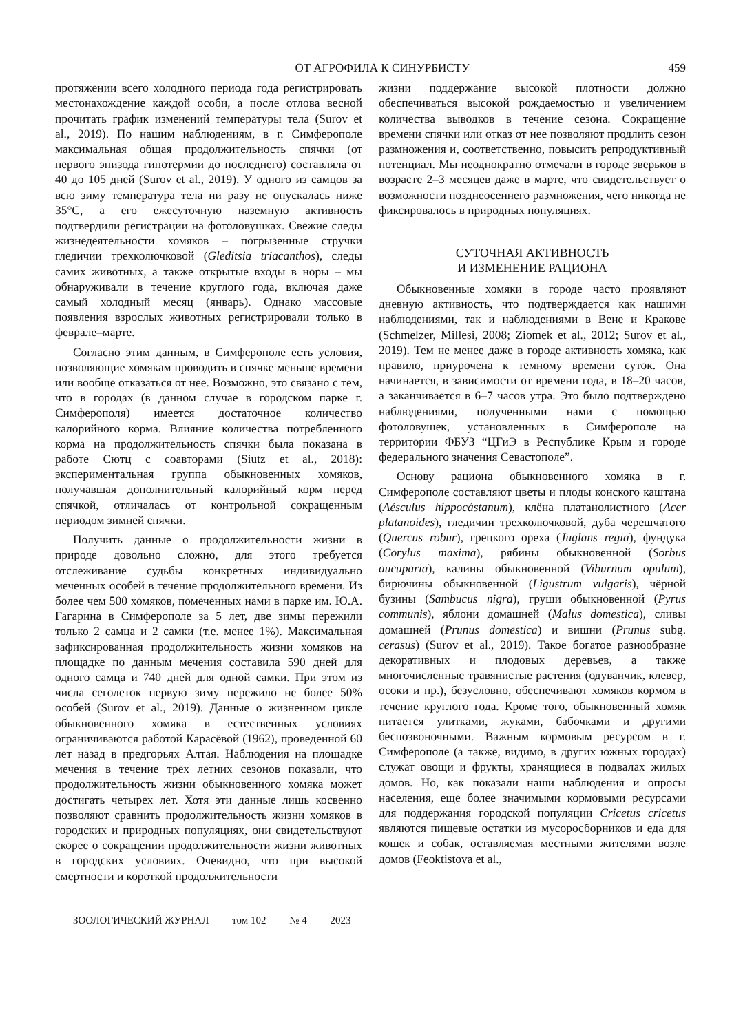ОТ АГРОФИЛА К СИНУРБИСТУ 459
протяжении всего холодного периода года регистрировать местонахождение каждой особи, а после отлова весной прочитать график изменений температуры тела (Surov et al., 2019). По нашим наблюдениям, в г. Симферополе максимальная общая продолжительность спячки (от первого эпизода гипотермии до последнего) составляла от 40 до 105 дней (Surov et al., 2019). У одного из самцов за всю зиму температура тела ни разу не опускалась ниже 35°C, а его ежесуточную наземную активность подтвердили регистрации на фотоловушках. Свежие следы жизнедеятельности хомяков – погрызенные стручки гледичии трехколючковой (Gleditsia triacanthos), следы самих животных, а также открытые входы в норы – мы обнаруживали в течение круглого года, включая даже самый холодный месяц (январь). Однако массовые появления взрослых животных регистрировали только в феврале–марте.
Согласно этим данным, в Симферополе есть условия, позволяющие хомякам проводить в спячке меньше времени или вообще отказаться от нее. Возможно, это связано с тем, что в городах (в данном случае в городском парке г. Симферополя) имеется достаточное количество калорийного корма. Влияние количества потребленного корма на продолжительность спячки была показана в работе Сютц с соавторами (Siutz et al., 2018): экспериментальная группа обыкновенных хомяков, получавшая дополнительный калорийный корм перед спячкой, отличалась от контрольной сокращенным периодом зимней спячки.
Получить данные о продолжительности жизни в природе довольно сложно, для этого требуется отслеживание судьбы конкретных индивидуально меченных особей в течение продолжительного времени. Из более чем 500 хомяков, помеченных нами в парке им. Ю.А. Гагарина в Симферополе за 5 лет, две зимы пережили только 2 самца и 2 самки (т.е. менее 1%). Максимальная зафиксированная продолжительность жизни хомяков на площадке по данным мечения составила 590 дней для одного самца и 740 дней для одной самки. При этом из числа сеголеток первую зиму пережило не более 50% особей (Surov et al., 2019). Данные о жизненном цикле обыкновенного хомяка в естественных условиях ограничиваются работой Карасёвой (1962), проведенной 60 лет назад в предгорьях Алтая. Наблюдения на площадке мечения в течение трех летних сезонов показали, что продолжительность жизни обыкновенного хомяка может достигать четырех лет. Хотя эти данные лишь косвенно позволяют сравнить продолжительность жизни хомяков в городских и природных популяциях, они свидетельствуют скорее о сокращении продолжительности жизни животных в городских условиях. Очевидно, что при высокой смертности и короткой продолжительности
жизни поддержание высокой плотности должно обеспечиваться высокой рождаемостью и увеличением количества выводков в течение сезона. Сокращение времени спячки или отказ от нее позволяют продлить сезон размножения и, соответственно, повысить репродуктивный потенциал. Мы неоднократно отмечали в городе зверьков в возрасте 2–3 месяцев даже в марте, что свидетельствует о возможности позднеосеннего размножения, чего никогда не фиксировалось в природных популяциях.
СУТОЧНАЯ АКТИВНОСТЬ
И ИЗМЕНЕНИЕ РАЦИОНА
Обыкновенные хомяки в городе часто проявляют дневную активность, что подтверждается как нашими наблюдениями, так и наблюдениями в Вене и Кракове (Schmelzer, Millesi, 2008; Ziomek et al., 2012; Surov et al., 2019). Тем не менее даже в городе активность хомяка, как правило, приурочена к темному времени суток. Она начинается, в зависимости от времени года, в 18–20 часов, а заканчивается в 6–7 часов утра. Это было подтверждено наблюдениями, полученными нами с помощью фотоловушек, установленных в Симферополе на территории ФБУЗ “ЦГиЭ в Республике Крым и городе федерального значения Севастополе”.
Основу рациона обыкновенного хомяка в г. Симферополе составляют цветы и плоды конского каштана (Aésculus hippocástanum), клёна платанолистного (Acer platanoides), гледичии трехколючковой, дуба черешчатого (Quercus robur), грецкого ореха (Juglans regia), фундука (Corylus maxima), рябины обыкновенной (Sorbus aucuparia), калины обыкновенной (Viburnum opulum), бирючины обыкновенной (Ligustrum vulgaris), чёрной бузины (Sambucus nigra), груши обыкновенной (Pyrus communis), яблони домашней (Malus domestica), сливы домашней (Prunus domestica) и вишни (Prunus subg. cerasus) (Surov et al., 2019). Такое богатое разнообразие декоративных и плодовых деревьев, а также многочисленные травянистые растения (одуванчик, клевер, осоки и пр.), безусловно, обеспечивают хомяков кормом в течение круглого года. Кроме того, обыкновенный хомяк питается улитками, жуками, бабочками и другими беспозвоночными. Важным кормовым ресурсом в г. Симферополе (а также, видимо, в других южных городах) служат овощи и фрукты, хранящиеся в подвалах жилых домов. Но, как показали наши наблюдения и опросы населения, еще более значимыми кормовыми ресурсами для поддержания городской популяции Cricetus cricetus являются пищевые остатки из мусоросборников и еда для кошек и собак, оставляемая местными жителями возле домов (Feoktistova et al.,
ЗООЛОГИЧЕСКИЙ ЖУРНАЛ том 102 № 4 2023